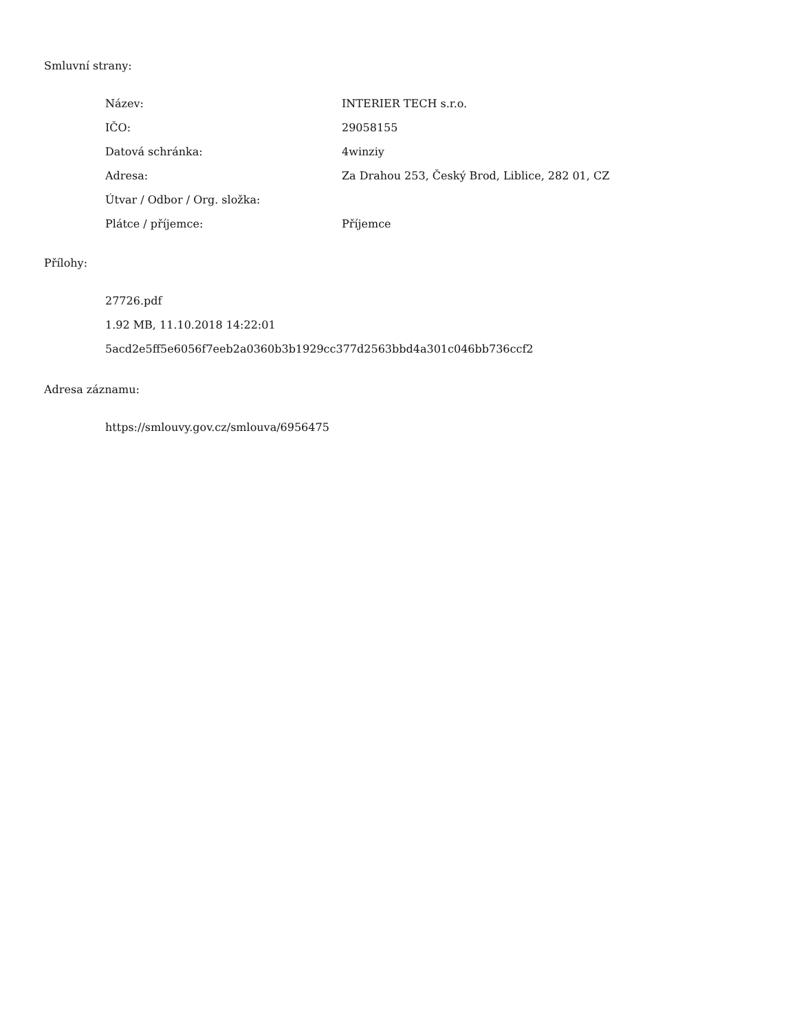Smluvní strany:
| Název: | INTERIER TECH s.r.o. |
| IČO: | 29058155 |
| Datová schránka: | 4winziy |
| Adresa: | Za Drahou 253, Český Brod, Liblice, 282 01, CZ |
| Útvar / Odbor / Org. složka: | |
| Plátce / příjemce: | Příjemce |
Přílohy:
27726.pdf
1.92 MB, 11.10.2018 14:22:01
5acd2e5ff5e6056f7eeb2a0360b3b1929cc377d2563bbd4a301c046bb736ccf2
Adresa záznamu:
https://smlouvy.gov.cz/smlouva/6956475